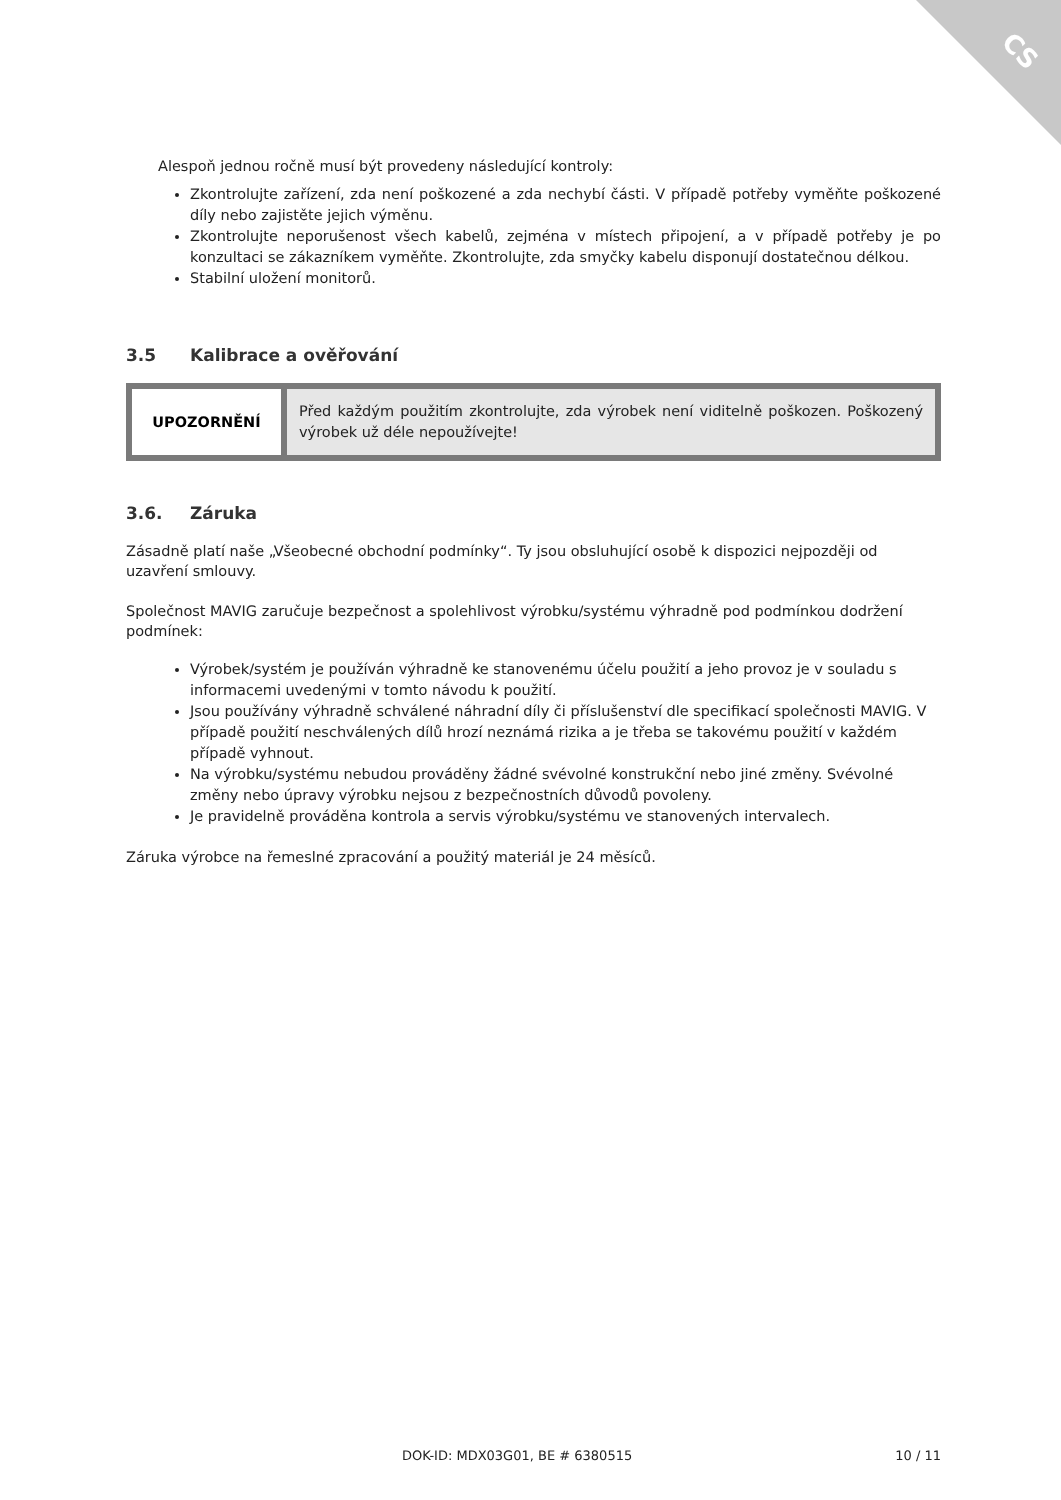CS
Alespoň jednou ročně musí být provedeny následující kontroly:
Zkontrolujte zařízení, zda není poškozené a zda nechybí části. V případě potřeby vyměňte poškozené díly nebo zajistěte jejich výměnu.
Zkontrolujte neporušenost všech kabelů, zejména v místech připojení, a v případě potřeby je po konzultaci se zákazníkem vyměňte. Zkontrolujte, zda smyčky kabelu disponují dostatečnou délkou.
Stabilní uložení monitorů.
3.5 Kalibrace a ověřování
| UPOZORNĚNÍ | Před každým použitím zkontrolujte, zda výrobek není viditelně poškozen. Poškozený výrobek už déle nepoužívejte! |
3.6. Záruka
Zásadně platí naše „Všeobecné obchodní podmínky“. Ty jsou obsluhující osobě k dispozici nejpozději od uzavření smlouvy.
Společnost MAVIG zaručuje bezpečnost a spolehlivost výrobku/systému výhradně pod podmínkou dodržení podmínek:
Výrobek/systém je používán výhradně ke stanovenému účelu použití a jeho provoz je v souladu s informacemi uvedenými v tomto návodu k použití.
Jsou používány výhradně schválené náhradní díly či příslušenství dle specifikací společnosti MAVIG. V případě použití neschválených dílů hrozí neznámá rizika a je třeba se takovému použití v každém případě vyhnout.
Na výrobku/systému nebudou prováděny žádné svévolné konstrukční nebo jiné změny. Svévolné změny nebo úpravy výrobku nejsou z bezpečnostních důvodů povoleny.
Je pravidelně prováděna kontrola a servis výrobku/systému ve stanovených intervalech.
Záruka výrobce na řemeslné zpracování a použitý materiál je 24 měsíců.
DOK-ID: MDX03G01, BE # 6380515 10 / 11